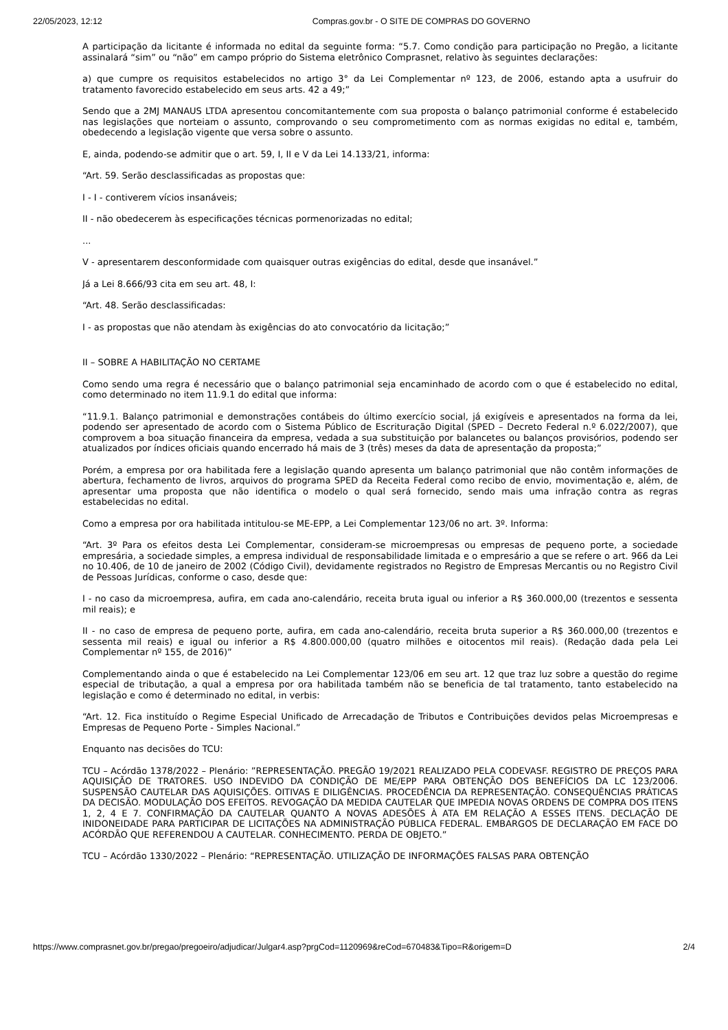22/05/2023, 12:12 Compras.gov.br - O SITE DE COMPRAS DO GOVERNO
A participação da licitante é informada no edital da seguinte forma: “5.7. Como condição para participação no Pregão, a licitante assinalará “sim” ou “não” em campo próprio do Sistema eletrônico Comprasnet, relativo às seguintes declarações:
a) que cumpre os requisitos estabelecidos no artigo 3° da Lei Complementar nº 123, de 2006, estando apta a usufruir do tratamento favorecido estabelecido em seus arts. 42 a 49;”
Sendo que a 2MJ MANAUS LTDA apresentou concomitantemente com sua proposta o balanço patrimonial conforme é estabelecido nas legislações que norteiam o assunto, comprovando o seu comprometimento com as normas exigidas no edital e, também, obedecendo a legislação vigente que versa sobre o assunto.
E, ainda, podendo-se admitir que o art. 59, I, II e V da Lei 14.133/21, informa:
“Art. 59. Serão desclassificadas as propostas que:
I - I - contiverem vícios insanáveis;
II - não obedecerem às especificações técnicas pormenorizadas no edital;
...
V - apresentarem desconformidade com quaisquer outras exigências do edital, desde que insanável.”
Já a Lei 8.666/93 cita em seu art. 48, I:
“Art. 48. Serão desclassificadas:
I - as propostas que não atendam às exigências do ato convocatório da licitação;”
II – SOBRE A HABILITAÇÃO NO CERTAME
Como sendo uma regra é necessário que o balanço patrimonial seja encaminhado de acordo com o que é estabelecido no edital, como determinado no item 11.9.1 do edital que informa:
“11.9.1. Balanço patrimonial e demonstrações contábeis do último exercício social, já exigíveis e apresentados na forma da lei, podendo ser apresentado de acordo com o Sistema Público de Escrituração Digital (SPED – Decreto Federal n.º 6.022/2007), que comprovem a boa situação financeira da empresa, vedada a sua substituição por balancetes ou balanços provisórios, podendo ser atualizados por índices oficiais quando encerrado há mais de 3 (três) meses da data de apresentação da proposta;”
Porém, a empresa por ora habilitada fere a legislação quando apresenta um balanço patrimonial que não contêm informações de abertura, fechamento de livros, arquivos do programa SPED da Receita Federal como recibo de envio, movimentação e, além, de apresentar uma proposta que não identifica o modelo o qual será fornecido, sendo mais uma infração contra as regras estabelecidas no edital.
Como a empresa por ora habilitada intitulou-se ME-EPP, a Lei Complementar 123/06 no art. 3º. Informa:
“Art. 3º Para os efeitos desta Lei Complementar, consideram-se microempresas ou empresas de pequeno porte, a sociedade empresária, a sociedade simples, a empresa individual de responsabilidade limitada e o empresário a que se refere o art. 966 da Lei no 10.406, de 10 de janeiro de 2002 (Código Civil), devidamente registrados no Registro de Empresas Mercantis ou no Registro Civil de Pessoas Jurídicas, conforme o caso, desde que:
I - no caso da microempresa, aufira, em cada ano-calendário, receita bruta igual ou inferior a R$ 360.000,00 (trezentos e sessenta mil reais); e
II - no caso de empresa de pequeno porte, aufira, em cada ano-calendário, receita bruta superior a R$ 360.000,00 (trezentos e sessenta mil reais) e igual ou inferior a R$ 4.800.000,00 (quatro milhões e oitocentos mil reais). (Redação dada pela Lei Complementar nº 155, de 2016)”
Complementando ainda o que é estabelecido na Lei Complementar 123/06 em seu art. 12 que traz luz sobre a questão do regime especial de tributação, a qual a empresa por ora habilitada também não se beneficia de tal tratamento, tanto estabelecido na legislação e como é determinado no edital, in verbis:
“Art. 12. Fica instituído o Regime Especial Unificado de Arrecadação de Tributos e Contribuições devidos pelas Microempresas e Empresas de Pequeno Porte - Simples Nacional.”
Enquanto nas decisões do TCU:
TCU – Acórdão 1378/2022 – Plenário: ”REPRESENTAÇÃO. PREGÃO 19/2021 REALIZADO PELA CODEVASF. REGISTRO DE PREÇOS PARA AQUISIÇÃO DE TRATORES. USO INDEVIDO DA CONDIÇÃO DE ME/EPP PARA OBTENÇÃO DOS BENEFÍCIOS DA LC 123/2006. SUSPENSÃO CAUTELAR DAS AQUISIÇÕES. OITIVAS E DILIGÊNCIAS. PROCEDÊNCIA DA REPRESENTAÇÃO. CONSEQUÊNCIAS PRÁTICAS DA DECISÃO. MODULAÇÃO DOS EFEITOS. REVOGAÇÃO DA MEDIDA CAUTELAR QUE IMPEDIA NOVAS ORDENS DE COMPRA DOS ITENS 1, 2, 4 E 7. CONFIRMAÇÃO DA CAUTELAR QUANTO A NOVAS ADESÕES À ATA EM RELAÇÃO A ESSES ITENS. DECLAÇÃO DE INIDONEIDADE PARA PARTICIPAR DE LICITAÇÕES NA ADMINISTRAÇÃO PÚBLICA FEDERAL. EMBARGOS DE DECLARAÇÃO EM FACE DO ACÓRDÃO QUE REFERENDOU A CAUTELAR. CONHECIMENTO. PERDA DE OBJETO.”
TCU – Acórdão 1330/2022 – Plenário: “REPRESENTAÇÃO. UTILIZAÇÃO DE INFORMAÇÕES FALSAS PARA OBTENÇÃO
https://www.comprasnet.gov.br/pregao/pregoeiro/adjudicar/Julgar4.asp?prgCod=1120969&reCod=670483&Tipo=R&origem=D 2/4